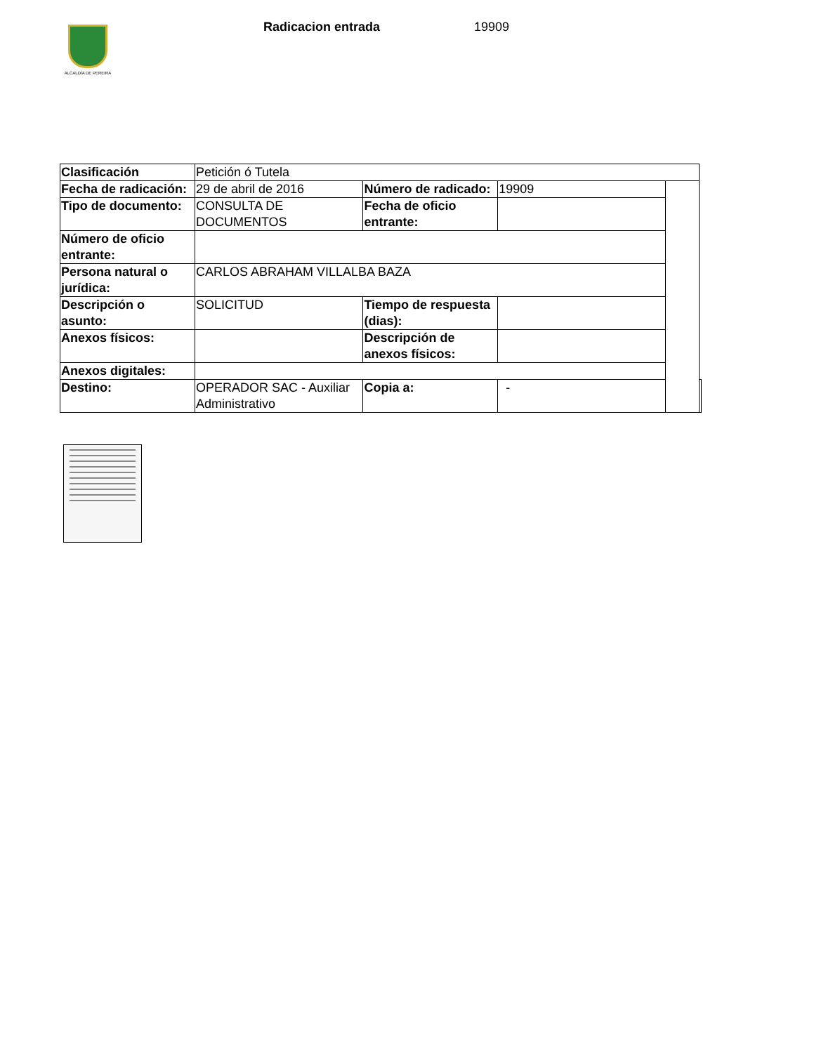ALCALDÍA DE PEREIRA
Radicacion entrada 19909
| Clasificación | Petición ó Tutela | | | | |
| Fecha de radicación: | 29 de abril de 2016 | Número de radicado: | 19909 | | |
| Tipo de documento: | CONSULTA DE DOCUMENTOS | Fecha de oficio entrante: | | | |
| Número de oficio entrante: | | | | | |
| Persona natural o jurídica: | CARLOS ABRAHAM VILLALBA BAZA | | | | |
| Descripción o asunto: | SOLICITUD | Tiempo de respuesta (dias): | | | |
| Anexos físicos: | | Descripción de anexos físicos: | | | |
| Anexos digitales: | | | | | |
| Destino: | OPERADOR SAC - Auxiliar Administrativo | Copia a: | - | | |